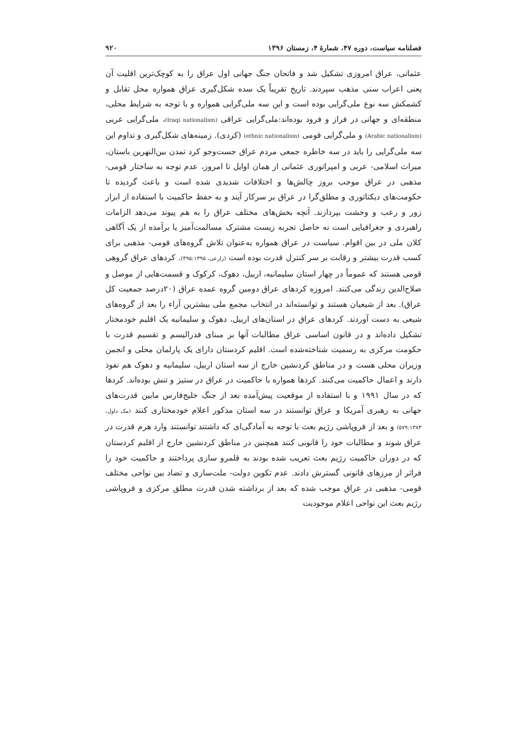فصلنامه سیاست، دوره ۴۷، شمارهٔ ۴، زمستان ۱۳۹۶ ۹۲۰
عثمانی، عراق امروزی تشکیل شد و فاتحان جنگ جهانی اول عراق را به کوچک‌ترین اقلیت آن یعنی اعراب سنی مذهب سپردند. تاریخ تقریباً یک سده شکل‌گیری عراق همواره محل تقابل و کشمکش سه نوع ملی‌گرایی بوده است و این سه ملی‌گرایی همواره و با توجه به شرایط محلی، منطقه‌ای و جهانی در فراز و فرود بوده‌اند:ملی‌گرایی عراقی (Iraqi nationalism)، ملی‌گرایی عربی (Arabic nationalism) و ملی‌گرایی قومی (ethnic nationalism) (کردی). زمینه‌های شکل‌گیری و تداوم این سه ملی‌گرایی را باید در سه خاطره جمعی مردم عراق جست‌وجو کرد تمدن بین‌النهرین باستان، میراث اسلامی- عربی و امپراتوری عثمانی از همان اوایل تا امروز، عدم توجه به ساختار قومی- مذهبی در عراق موجب بروز چالش‌ها و اختلافات شدیدی شده است و باعث گردیده تا حکومت‌های دیکتاتوری و مطلق‌گرا در عراق بر سرکار آیند و به حفظ حاکمیت با استفاده از ابزار زور و رعب و وحشت بپردازند. آنچه بخش‌های مختلف عراق را به هم پیوند می‌دهد الزامات راهبردی و جغرافیایی است نه حاصل تجربه زیست مشترک مسالمت‌آمیز یا برآمده از یک آگاهی کلان ملی در بین اقوام. سیاست در عراق همواره به‌عنوان تلاش گروه‌های قومی- مذهبی برای کسب قدرت بیشتر و رقابت بر سر کنترل قدرت بوده است (زارعی، ۴۹۵:۱۳۹۵). کردهای عراق گروهی قومی هستند که عموماً در چهار استان سلیمانیه، اربیل، دهوک، کرکوک و قسمت‌هایی از موصل و صلاح‌الدین زندگی می‌کنند. امروزه کردهای عراق دومین گروه عمده عراق (۲۰درصد جمعیت کل عراق). بعد از شیعیان هستند و توانسته‌اند در انتخاب مجمع ملی بیشترین آراء را بعد از گروه‌های شیعی به دست آوردند. کردهای عراق در استان‌های اربیل، دهوک و سلیمانیه یک اقلیم خودمختار تشکیل داده‌اند و در قانون اساسی عراق مطالبات آنها بر مبنای فدرالیسم و تقسیم قدرت با حکومت مرکزی به رسمیت شناخته‌شده است. اقلیم کردستان دارای یک پارلمان محلی و انجمن وزیران محلی هست و در مناطق کردنشین خارج از سه استان اربیل، سلیمانیه و دهوک هم نفوذ دارند و اعمال حاکمیت می‌کنند. کردها همواره با حاکمیت در عراق در ستیز و تنش بوده‌اند. کردها که در سال ۱۹۹۱ و با استفاده از موقعیت پیش‌آمده بعد از جنگ خلیج‌فارس مابین قدرت‌های جهانی به رهبری آمریکا و عراق توانستند در سه استان مذکور اعلام خودمختاری کنند (مک داول، ۵۷۹:۱۳۸۳) و بعد از فروپاشی رژیم بعث با توجه به آمادگی‌ای که داشتند توانستند وارد هرم قدرت در عراق شوند و مطالبات خود را قانونی کنند همچنین در مناطق کردنشین خارج از اقلیم کردستان که در دوران حاکمیت رژیم بعث تعریب شده بودند به قلمرو سازی پرداختند و حاکمیت خود را فراتر از مرزهای قانونی گسترش دادند. عدم تکوین دولت- ملت‌سازی و تضاد بین نواحی مختلف قومی- مذهبی در عراق موجب شده که بعد از برداشته شدن قدرت مطلق مرکزی و فروپاشی رژیم بعث این نواحی اعلام موجودیت